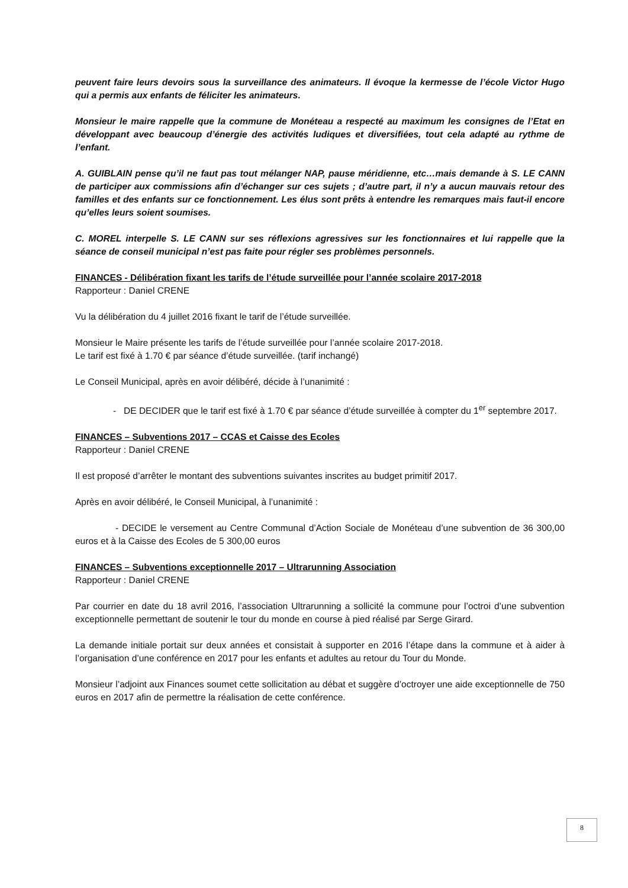peuvent faire leurs devoirs sous la surveillance des animateurs. Il évoque la kermesse de l’école Victor Hugo qui a permis aux enfants de féliciter les animateurs.
Monsieur le maire rappelle que la commune de Monéteau a respecté au maximum les consignes de l’Etat en développant avec beaucoup d’énergie des activités ludiques et diversifiées, tout cela adapté au rythme de l’enfant.
A. GUIBLAIN pense qu’il ne faut pas tout mélanger NAP, pause méridienne, etc…mais demande à S. LE CANN de participer aux commissions afin d’échanger sur ces sujets ; d’autre part, il n’y a aucun mauvais retour des familles et des enfants sur ce fonctionnement. Les élus sont prêts à entendre les remarques mais faut-il encore qu’elles leurs soient soumises.
C. MOREL interpelle S. LE CANN sur ses réflexions agressives sur les fonctionnaires et lui rappelle que la séance de conseil municipal n’est pas faite pour régler ses problèmes personnels.
FINANCES - Délibération fixant les tarifs de l’étude surveillée pour l’année scolaire 2017-2018
Rapporteur : Daniel CRENE
Vu la délibération du 4 juillet 2016 fixant le tarif de l’étude surveillée.
Monsieur le Maire présente les tarifs de l’étude surveillée pour l’année scolaire 2017-2018.
Le tarif est fixé à 1.70 € par séance d’étude surveillée. (tarif inchangé)
Le Conseil Municipal, après en avoir délibéré, décide à l’unanimité :
- DE DECIDER que le tarif est fixé à 1.70 € par séance d’étude surveillée à compter du 1<sup>er</sup> septembre 2017.
FINANCES – Subventions 2017 – CCAS et Caisse des Ecoles
Rapporteur : Daniel CRENE
Il est proposé d’arrêter le montant des subventions suivantes inscrites au budget primitif 2017.
Après en avoir délibéré, le Conseil Municipal, à l’unanimité :
- DECIDE le versement au Centre Communal d’Action Sociale de Monéteau d’une subvention de 36 300,00 euros et à la Caisse des Ecoles de 5 300,00 euros
FINANCES – Subventions exceptionnelle 2017 – Ultrarunning Association
Rapporteur : Daniel CRENE
Par courrier en date du 18 avril 2016, l’association Ultrarunning a sollicité la commune pour l’octroi d’une subvention exceptionnelle permettant de soutenir le tour du monde en course à pied réalisé par Serge Girard.
La demande initiale portait sur deux années et consistait à supporter en 2016 l’étape dans la commune et à aider à l’organisation d’une conférence en 2017 pour les enfants et adultes au retour du Tour du Monde.
Monsieur l’adjoint aux Finances soumet cette sollicitation au débat et suggère d’octroyer une aide exceptionnelle de 750 euros en 2017 afin de permettre la réalisation de cette conférence.
8